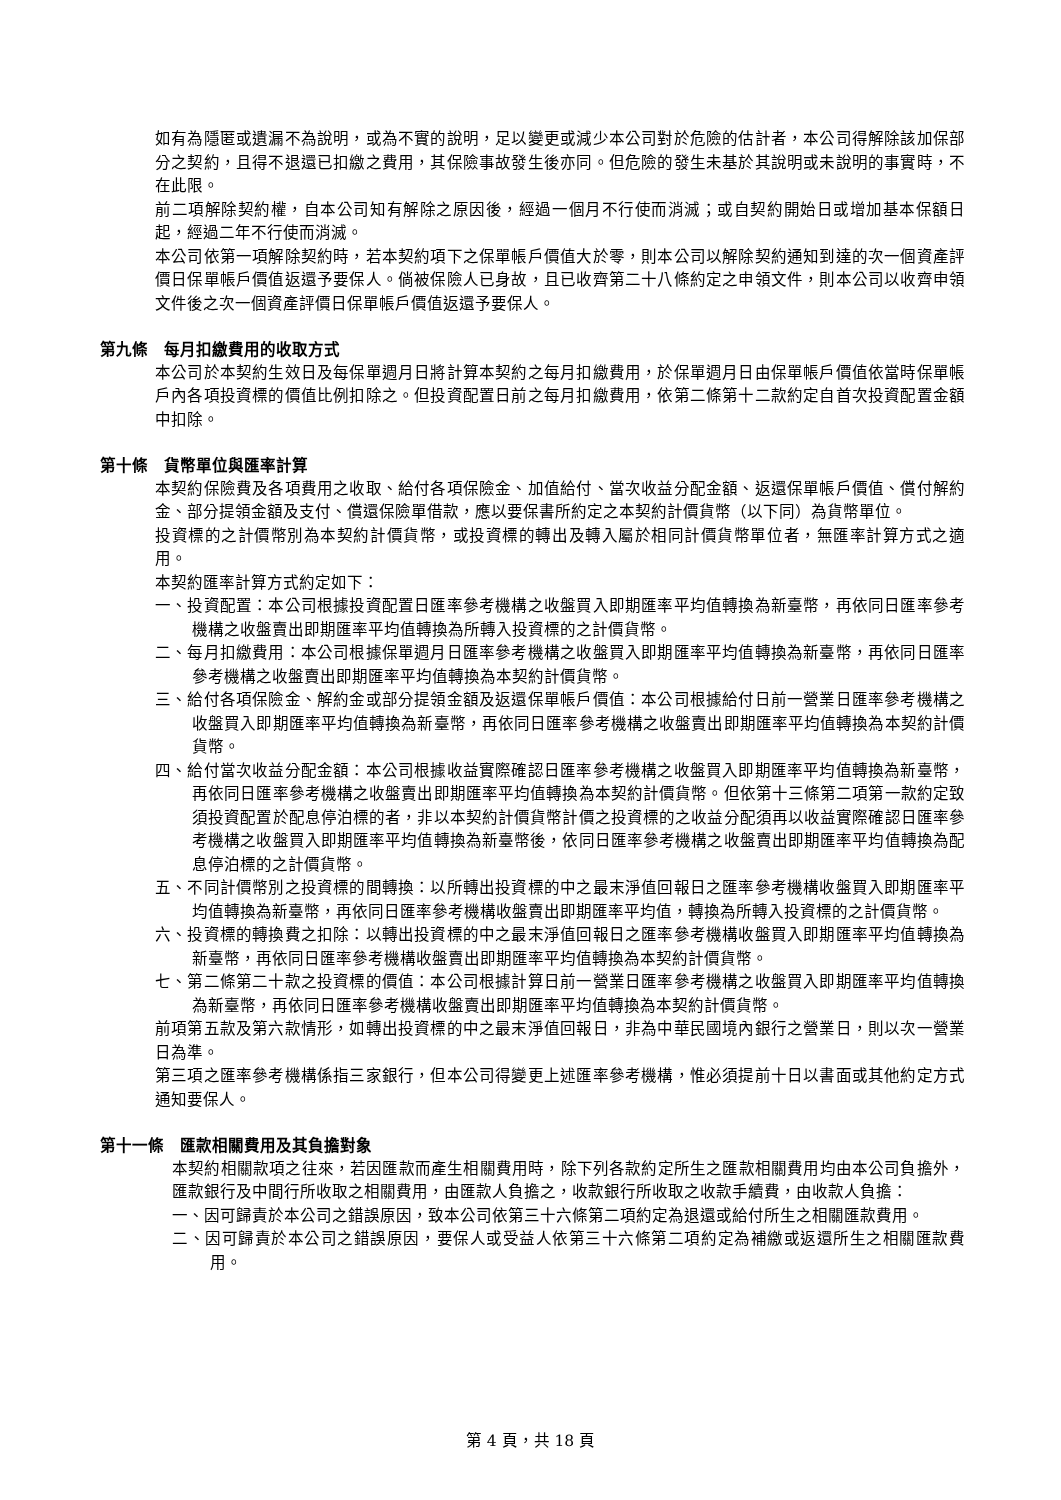如有為隱匿或遺漏不為說明，或為不實的說明，足以變更或減少本公司對於危險的估計者，本公司得解除該加保部分之契約，且得不退還已扣繳之費用，其保險事故發生後亦同。但危險的發生未基於其說明或未說明的事實時，不在此限。
前二項解除契約權，自本公司知有解除之原因後，經過一個月不行使而消滅；或自契約開始日或增加基本保額日起，經過二年不行使而消滅。
本公司依第一項解除契約時，若本契約項下之保單帳戶價值大於零，則本公司以解除契約通知到達的次一個資產評價日保單帳戶價值返還予要保人。倘被保險人已身故，且已收齊第二十八條約定之申領文件，則本公司以收齊申領文件後之次一個資產評價日保單帳戶價值返還予要保人。
第九條　每月扣繳費用的收取方式
本公司於本契約生效日及每保單週月日將計算本契約之每月扣繳費用，於保單週月日由保單帳戶價值依當時保單帳戶內各項投資標的價值比例扣除之。但投資配置日前之每月扣繳費用，依第二條第十二款約定自首次投資配置金額中扣除。
第十條　貨幣單位與匯率計算
本契約保險費及各項費用之收取、給付各項保險金、加值給付、當次收益分配金額、返還保單帳戶價值、償付解約金、部分提領金額及支付、償還保險單借款，應以要保書所約定之本契約計價貨幣（以下同）為貨幣單位。
投資標的之計價幣別為本契約計價貨幣，或投資標的轉出及轉入屬於相同計價貨幣單位者，無匯率計算方式之適用。
本契約匯率計算方式約定如下：
一、投資配置：本公司根據投資配置日匯率參考機構之收盤買入即期匯率平均值轉換為新臺幣，再依同日匯率參考機構之收盤賣出即期匯率平均值轉換為所轉入投資標的之計價貨幣。
二、每月扣繳費用：本公司根據保單週月日匯率參考機構之收盤買入即期匯率平均值轉換為新臺幣，再依同日匯率參考機構之收盤賣出即期匯率平均值轉換為本契約計價貨幣。
三、給付各項保險金、解約金或部分提領金額及返還保單帳戶價值：本公司根據給付日前一營業日匯率參考機構之收盤買入即期匯率平均值轉換為新臺幣，再依同日匯率參考機構之收盤賣出即期匯率平均值轉換為本契約計價貨幣。
四、給付當次收益分配金額：本公司根據收益實際確認日匯率參考機構之收盤買入即期匯率平均值轉換為新臺幣，再依同日匯率參考機構之收盤賣出即期匯率平均值轉換為本契約計價貨幣。但依第十三條第二項第一款約定致須投資配置於配息停泊標的者，非以本契約計價貨幣計價之投資標的之收益分配須再以收益實際確認日匯率參考機構之收盤買入即期匯率平均值轉換為新臺幣後，依同日匯率參考機構之收盤賣出即期匯率平均值轉換為配息停泊標的之計價貨幣。
五、不同計價幣別之投資標的間轉換：以所轉出投資標的中之最末淨值回報日之匯率參考機構收盤買入即期匯率平均值轉換為新臺幣，再依同日匯率參考機構收盤賣出即期匯率平均值，轉換為所轉入投資標的之計價貨幣。
六、投資標的轉換費之扣除：以轉出投資標的中之最末淨值回報日之匯率參考機構收盤買入即期匯率平均值轉換為新臺幣，再依同日匯率參考機構收盤賣出即期匯率平均值轉換為本契約計價貨幣。
七、第二條第二十款之投資標的價值：本公司根據計算日前一營業日匯率參考機構之收盤買入即期匯率平均值轉換為新臺幣，再依同日匯率參考機構收盤賣出即期匯率平均值轉換為本契約計價貨幣。
前項第五款及第六款情形，如轉出投資標的中之最末淨值回報日，非為中華民國境內銀行之營業日，則以次一營業日為準。
第三項之匯率參考機構係指三家銀行，但本公司得變更上述匯率參考機構，惟必須提前十日以書面或其他約定方式通知要保人。
第十一條　匯款相關費用及其負擔對象
本契約相關款項之往來，若因匯款而產生相關費用時，除下列各款約定所生之匯款相關費用均由本公司負擔外，匯款銀行及中間行所收取之相關費用，由匯款人負擔之，收款銀行所收取之收款手續費，由收款人負擔：
一、因可歸責於本公司之錯誤原因，致本公司依第三十六條第二項約定為退還或給付所生之相關匯款費用。
二、因可歸責於本公司之錯誤原因，要保人或受益人依第三十六條第二項約定為補繳或返還所生之相關匯款費用。
第 4 頁，共 18 頁